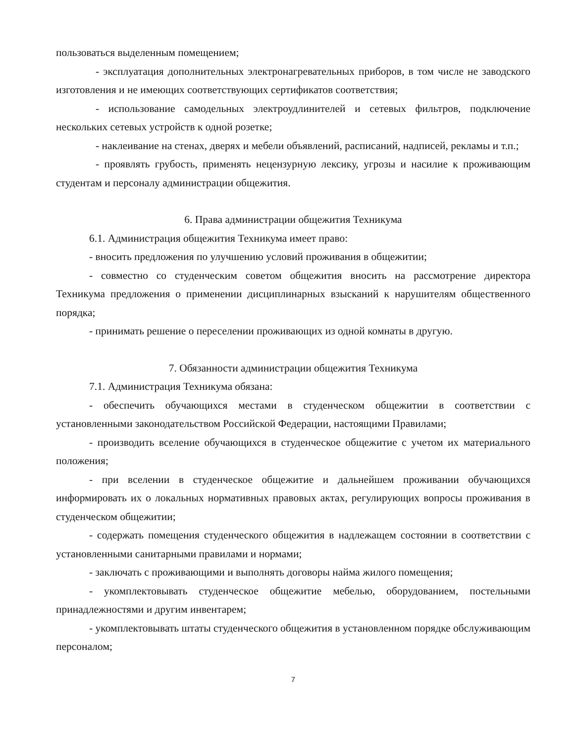пользоваться выделенным помещением;
- эксплуатация дополнительных электронагревательных приборов, в том числе не заводского изготовления и не имеющих соответствующих сертификатов соответствия;
- использование самодельных электроудлинителей и сетевых фильтров, подключение нескольких сетевых устройств к одной розетке;
- наклеивание на стенах, дверях и мебели объявлений, расписаний, надписей, рекламы и т.п.;
- проявлять грубость, применять нецензурную лексику, угрозы и насилие к проживающим студентам и персоналу администрации общежития.
6. Права администрации общежития Техникума
6.1. Администрация общежития Техникума имеет право:
- вносить предложения по улучшению условий проживания в общежитии;
- совместно со студенческим советом общежития вносить на рассмотрение директора Техникума предложения о применении дисциплинарных взысканий к нарушителям общественного порядка;
- принимать решение о переселении проживающих из одной комнаты в другую.
7. Обязанности администрации общежития Техникума
7.1. Администрация Техникума обязана:
- обеспечить обучающихся местами в студенческом общежитии в соответствии с установленными законодательством Российской Федерации, настоящими Правилами;
- производить вселение обучающихся в студенческое общежитие с учетом их материального положения;
- при вселении в студенческое общежитие и дальнейшем проживании обучающихся информировать их о локальных нормативных правовых актах, регулирующих вопросы проживания в студенческом общежитии;
- содержать помещения студенческого общежития в надлежащем состоянии в соответствии с установленными санитарными правилами и нормами;
- заключать с проживающими и выполнять договоры найма жилого помещения;
- укомплектовывать студенческое общежитие мебелью, оборудованием, постельными принадлежностями и другим инвентарем;
- укомплектовывать штаты студенческого общежития в установленном порядке обслуживающим персоналом;
7